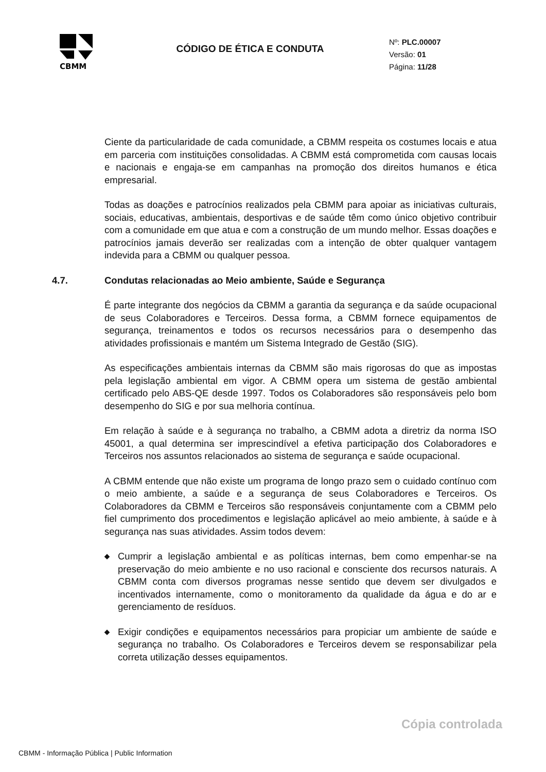CBMM
CÓDIGO DE ÉTICA E CONDUTA
Nº: PLC.00007
Versão: 01
Página: 11/28
Ciente da particularidade de cada comunidade, a CBMM respeita os costumes locais e atua em parceria com instituições consolidadas. A CBMM está comprometida com causas locais e nacionais e engaja-se em campanhas na promoção dos direitos humanos e ética empresarial.
Todas as doações e patrocínios realizados pela CBMM para apoiar as iniciativas culturais, sociais, educativas, ambientais, desportivas e de saúde têm como único objetivo contribuir com a comunidade em que atua e com a construção de um mundo melhor. Essas doações e patrocínios jamais deverão ser realizadas com a intenção de obter qualquer vantagem indevida para a CBMM ou qualquer pessoa.
4.7. Condutas relacionadas ao Meio ambiente, Saúde e Segurança
É parte integrante dos negócios da CBMM a garantia da segurança e da saúde ocupacional de seus Colaboradores e Terceiros. Dessa forma, a CBMM fornece equipamentos de segurança, treinamentos e todos os recursos necessários para o desempenho das atividades profissionais e mantém um Sistema Integrado de Gestão (SIG).
As especificações ambientais internas da CBMM são mais rigorosas do que as impostas pela legislação ambiental em vigor. A CBMM opera um sistema de gestão ambiental certificado pelo ABS-QE desde 1997. Todos os Colaboradores são responsáveis pelo bom desempenho do SIG e por sua melhoria contínua.
Em relação à saúde e à segurança no trabalho, a CBMM adota a diretriz da norma ISO 45001, a qual determina ser imprescindível a efetiva participação dos Colaboradores e Terceiros nos assuntos relacionados ao sistema de segurança e saúde ocupacional.
A CBMM entende que não existe um programa de longo prazo sem o cuidado contínuo com o meio ambiente, a saúde e a segurança de seus Colaboradores e Terceiros. Os Colaboradores da CBMM e Terceiros são responsáveis conjuntamente com a CBMM pelo fiel cumprimento dos procedimentos e legislação aplicável ao meio ambiente, à saúde e à segurança nas suas atividades. Assim todos devem:
◆
Cumprir a legislação ambiental e as políticas internas, bem como empenhar-se na preservação do meio ambiente e no uso racional e consciente dos recursos naturais. A CBMM conta com diversos programas nesse sentido que devem ser divulgados e incentivados internamente, como o monitoramento da qualidade da água e do ar e gerenciamento de resíduos.
◆
Exigir condições e equipamentos necessários para propiciar um ambiente de saúde e segurança no trabalho. Os Colaboradores e Terceiros devem se responsabilizar pela correta utilização desses equipamentos.
Cópia controlada
CBMM - Informação Pública | Public Information